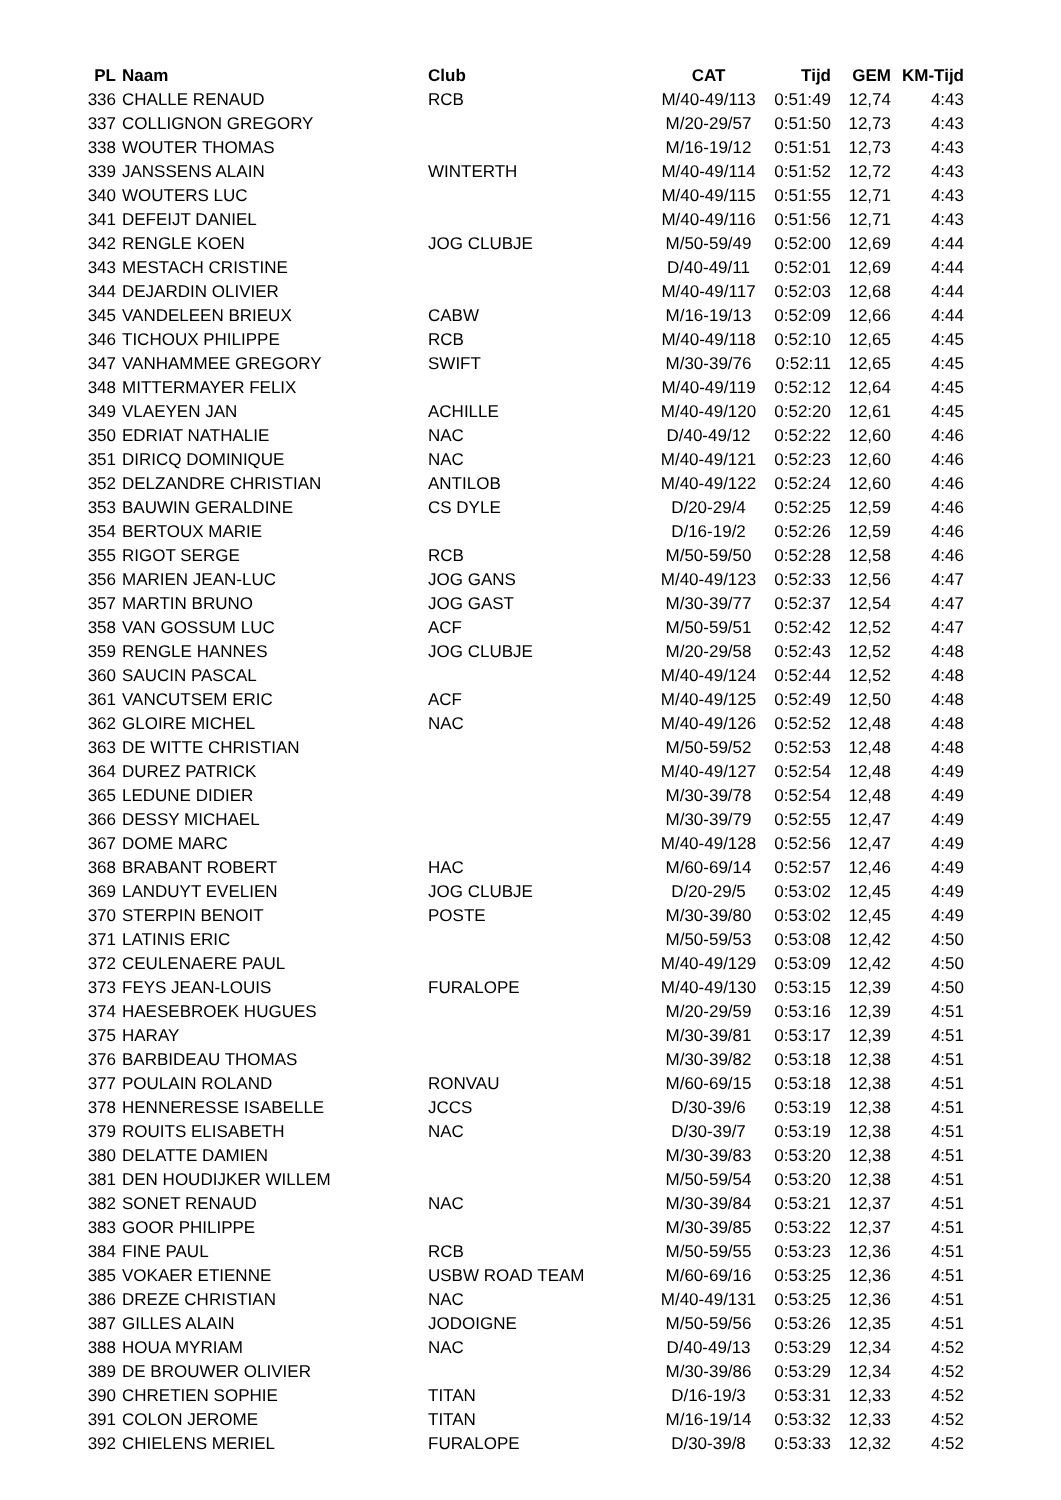| PL | Naam | Club | CAT | Tijd | GEM | KM-Tijd |
| --- | --- | --- | --- | --- | --- | --- |
| 336 | CHALLE RENAUD | RCB | M/40-49/113 | 0:51:49 | 12,74 | 4:43 |
| 337 | COLLIGNON GREGORY | | M/20-29/57 | 0:51:50 | 12,73 | 4:43 |
| 338 | WOUTER THOMAS | | M/16-19/12 | 0:51:51 | 12,73 | 4:43 |
| 339 | JANSSENS ALAIN | WINTERTH | M/40-49/114 | 0:51:52 | 12,72 | 4:43 |
| 340 | WOUTERS LUC | | M/40-49/115 | 0:51:55 | 12,71 | 4:43 |
| 341 | DEFEIJT DANIEL | | M/40-49/116 | 0:51:56 | 12,71 | 4:43 |
| 342 | RENGLE KOEN | JOG CLUBJE | M/50-59/49 | 0:52:00 | 12,69 | 4:44 |
| 343 | MESTACH CRISTINE | | D/40-49/11 | 0:52:01 | 12,69 | 4:44 |
| 344 | DEJARDIN OLIVIER | | M/40-49/117 | 0:52:03 | 12,68 | 4:44 |
| 345 | VANDELEEN BRIEUX | CABW | M/16-19/13 | 0:52:09 | 12,66 | 4:44 |
| 346 | TICHOUX PHILIPPE | RCB | M/40-49/118 | 0:52:10 | 12,65 | 4:45 |
| 347 | VANHAMMEE GREGORY | SWIFT | M/30-39/76 | 0:52:11 | 12,65 | 4:45 |
| 348 | MITTERMAYER FELIX | | M/40-49/119 | 0:52:12 | 12,64 | 4:45 |
| 349 | VLAEYEN JAN | ACHILLE | M/40-49/120 | 0:52:20 | 12,61 | 4:45 |
| 350 | EDRIAT NATHALIE | NAC | D/40-49/12 | 0:52:22 | 12,60 | 4:46 |
| 351 | DIRICQ DOMINIQUE | NAC | M/40-49/121 | 0:52:23 | 12,60 | 4:46 |
| 352 | DELZANDRE CHRISTIAN | ANTILOB | M/40-49/122 | 0:52:24 | 12,60 | 4:46 |
| 353 | BAUWIN GERALDINE | CS DYLE | D/20-29/4 | 0:52:25 | 12,59 | 4:46 |
| 354 | BERTOUX MARIE | | D/16-19/2 | 0:52:26 | 12,59 | 4:46 |
| 355 | RIGOT SERGE | RCB | M/50-59/50 | 0:52:28 | 12,58 | 4:46 |
| 356 | MARIEN JEAN-LUC | JOG GANS | M/40-49/123 | 0:52:33 | 12,56 | 4:47 |
| 357 | MARTIN BRUNO | JOG GAST | M/30-39/77 | 0:52:37 | 12,54 | 4:47 |
| 358 | VAN GOSSUM LUC | ACF | M/50-59/51 | 0:52:42 | 12,52 | 4:47 |
| 359 | RENGLE HANNES | JOG CLUBJE | M/20-29/58 | 0:52:43 | 12,52 | 4:48 |
| 360 | SAUCIN PASCAL | | M/40-49/124 | 0:52:44 | 12,52 | 4:48 |
| 361 | VANCUTSEM ERIC | ACF | M/40-49/125 | 0:52:49 | 12,50 | 4:48 |
| 362 | GLOIRE MICHEL | NAC | M/40-49/126 | 0:52:52 | 12,48 | 4:48 |
| 363 | DE WITTE CHRISTIAN | | M/50-59/52 | 0:52:53 | 12,48 | 4:48 |
| 364 | DUREZ PATRICK | | M/40-49/127 | 0:52:54 | 12,48 | 4:49 |
| 365 | LEDUNE DIDIER | | M/30-39/78 | 0:52:54 | 12,48 | 4:49 |
| 366 | DESSY MICHAEL | | M/30-39/79 | 0:52:55 | 12,47 | 4:49 |
| 367 | DOME MARC | | M/40-49/128 | 0:52:56 | 12,47 | 4:49 |
| 368 | BRABANT ROBERT | HAC | M/60-69/14 | 0:52:57 | 12,46 | 4:49 |
| 369 | LANDUYT EVELIEN | JOG CLUBJE | D/20-29/5 | 0:53:02 | 12,45 | 4:49 |
| 370 | STERPIN BENOIT | POSTE | M/30-39/80 | 0:53:02 | 12,45 | 4:49 |
| 371 | LATINIS ERIC | | M/50-59/53 | 0:53:08 | 12,42 | 4:50 |
| 372 | CEULENAERE PAUL | | M/40-49/129 | 0:53:09 | 12,42 | 4:50 |
| 373 | FEYS JEAN-LOUIS | FURALOPE | M/40-49/130 | 0:53:15 | 12,39 | 4:50 |
| 374 | HAESEBROEK HUGUES | | M/20-29/59 | 0:53:16 | 12,39 | 4:51 |
| 375 | HARAY | | M/30-39/81 | 0:53:17 | 12,39 | 4:51 |
| 376 | BARBIDEAU THOMAS | | M/30-39/82 | 0:53:18 | 12,38 | 4:51 |
| 377 | POULAIN ROLAND | RONVAU | M/60-69/15 | 0:53:18 | 12,38 | 4:51 |
| 378 | HENNERESSE ISABELLE | JCCS | D/30-39/6 | 0:53:19 | 12,38 | 4:51 |
| 379 | ROUITS ELISABETH | NAC | D/30-39/7 | 0:53:19 | 12,38 | 4:51 |
| 380 | DELATTE DAMIEN | | M/30-39/83 | 0:53:20 | 12,38 | 4:51 |
| 381 | DEN HOUDIJKER WILLEM | | M/50-59/54 | 0:53:20 | 12,38 | 4:51 |
| 382 | SONET RENAUD | NAC | M/30-39/84 | 0:53:21 | 12,37 | 4:51 |
| 383 | GOOR PHILIPPE | | M/30-39/85 | 0:53:22 | 12,37 | 4:51 |
| 384 | FINE PAUL | RCB | M/50-59/55 | 0:53:23 | 12,36 | 4:51 |
| 385 | VOKAER ETIENNE | USBW ROAD TEAM | M/60-69/16 | 0:53:25 | 12,36 | 4:51 |
| 386 | DREZE CHRISTIAN | NAC | M/40-49/131 | 0:53:25 | 12,36 | 4:51 |
| 387 | GILLES ALAIN | JODOIGNE | M/50-59/56 | 0:53:26 | 12,35 | 4:51 |
| 388 | HOUA MYRIAM | NAC | D/40-49/13 | 0:53:29 | 12,34 | 4:52 |
| 389 | DE BROUWER OLIVIER | | M/30-39/86 | 0:53:29 | 12,34 | 4:52 |
| 390 | CHRETIEN SOPHIE | TITAN | D/16-19/3 | 0:53:31 | 12,33 | 4:52 |
| 391 | COLON JEROME | TITAN | M/16-19/14 | 0:53:32 | 12,33 | 4:52 |
| 392 | CHIELENS MERIEL | FURALOPE | D/30-39/8 | 0:53:33 | 12,32 | 4:52 |